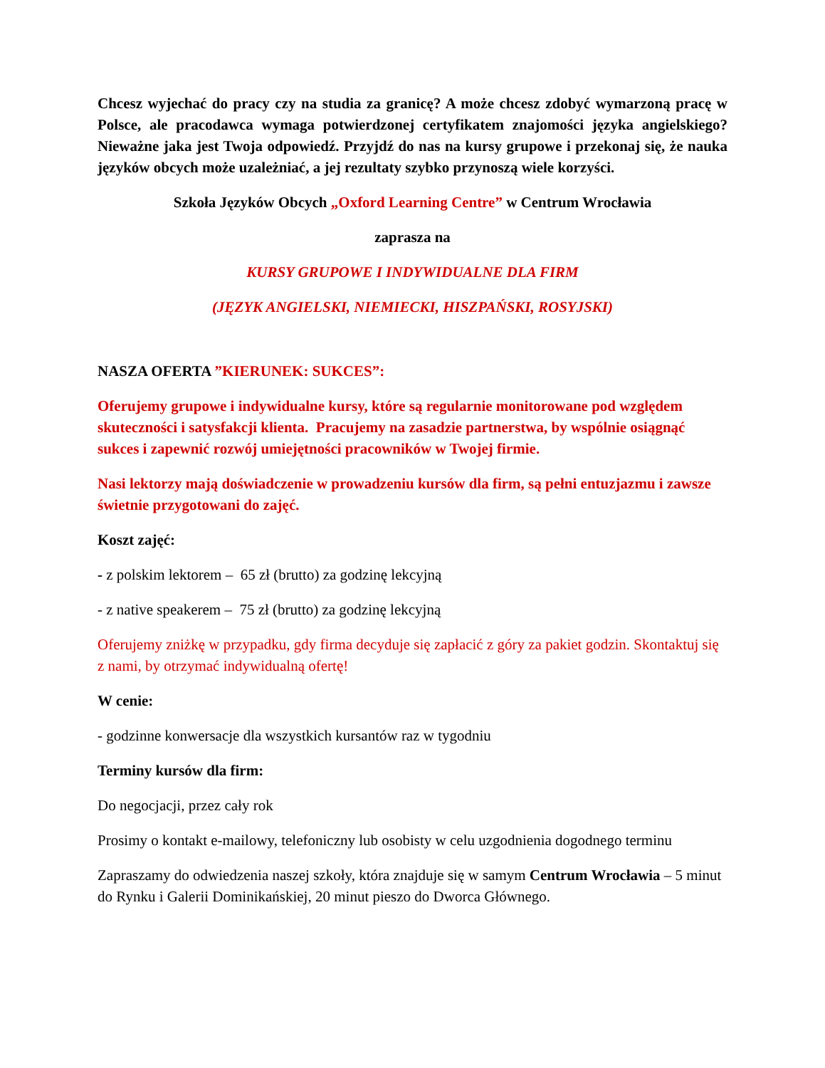Chcesz wyjechać do pracy czy na studia za granicę? A może chcesz zdobyć wymarzoną pracę w Polsce, ale pracodawca wymaga potwierdzonej certyfikatem znajomości języka angielskiego? Nieważne jaka jest Twoja odpowiedź. Przyjdź do nas na kursy grupowe i przekonaj się, że nauka języków obcych może uzależniać, a jej rezultaty szybko przynoszą wiele korzyści.
Szkoła Języków Obcych „Oxford Learning Centre” w Centrum Wrocławia
zaprasza na
KURSY GRUPOWE I INDYWIDUALNE DLA FIRM
(JĘZYK ANGIELSKI, NIEMIECKI, HISZPAŃSKI, ROSYJSKI)
NASZA OFERTA ”KIERUNEK: SUKCES”:
Oferujemy grupowe i indywidualne kursy, które są regularnie monitorowane pod względem skuteczności i satysfakcji klienta. Pracujemy na zasadzie partnerstwa, by wspólnie osiągnąć sukces i zapewnić rozwój umiejętności pracowników w Twojej firmie.
Nasi lektorzy mają doświadczenie w prowadzeniu kursów dla firm, są pełni entuzjazmu i zawsze świetnie przygotowani do zajęć.
Koszt zajęć:
- z polskim lektorem – 65 zł (brutto) za godzinę lekcyjną
- z native speakerem – 75 zł (brutto) za godzinę lekcyjną
Oferujemy zniżkę w przypadku, gdy firma decyduje się zapłacić z góry za pakiet godzin. Skontaktuj się z nami, by otrzymać indywidualną ofertę!
W cenie:
- godzinne konwersacje dla wszystkich kursantów raz w tygodniu
Terminy kursów dla firm:
Do negocjacji, przez cały rok
Prosimy o kontakt e-mailowy, telefoniczny lub osobisty w celu uzgodnienia dogodnego terminu
Zapraszamy do odwiedzenia naszej szkoły, która znajduje się w samym Centrum Wrocławia – 5 minut do Rynku i Galerii Dominikańskiej, 20 minut pieszo do Dworca Głównego.